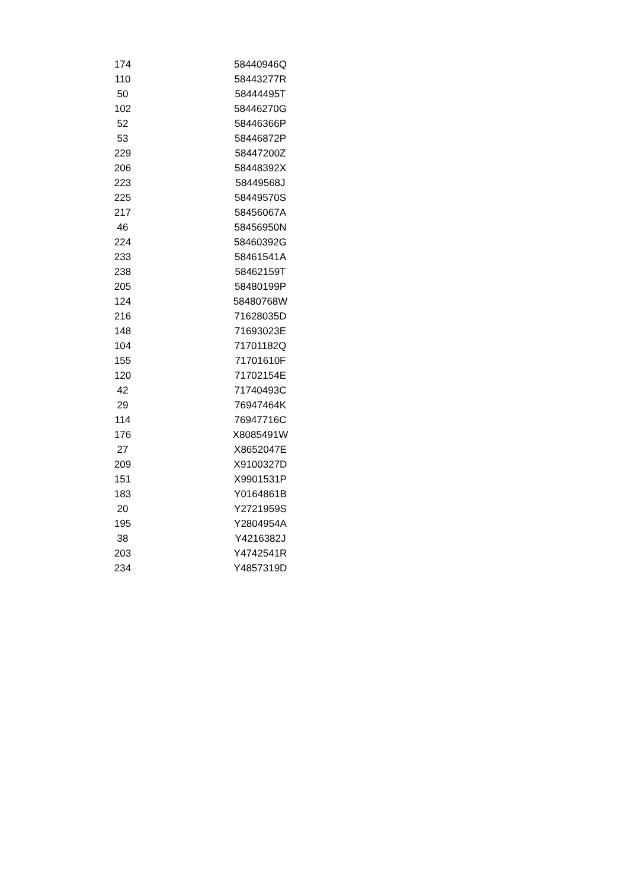| 174 | 58440946Q |
| 110 | 58443277R |
| 50 | 58444495T |
| 102 | 58446270G |
| 52 | 58446366P |
| 53 | 58446872P |
| 229 | 58447200Z |
| 206 | 58448392X |
| 223 | 58449568J |
| 225 | 58449570S |
| 217 | 58456067A |
| 46 | 58456950N |
| 224 | 58460392G |
| 233 | 58461541A |
| 238 | 58462159T |
| 205 | 58480199P |
| 124 | 58480768W |
| 216 | 71628035D |
| 148 | 71693023E |
| 104 | 71701182Q |
| 155 | 71701610F |
| 120 | 71702154E |
| 42 | 71740493C |
| 29 | 76947464K |
| 114 | 76947716C |
| 176 | X8085491W |
| 27 | X8652047E |
| 209 | X9100327D |
| 151 | X9901531P |
| 183 | Y0164861B |
| 20 | Y2721959S |
| 195 | Y2804954A |
| 38 | Y4216382J |
| 203 | Y4742541R |
| 234 | Y4857319D |